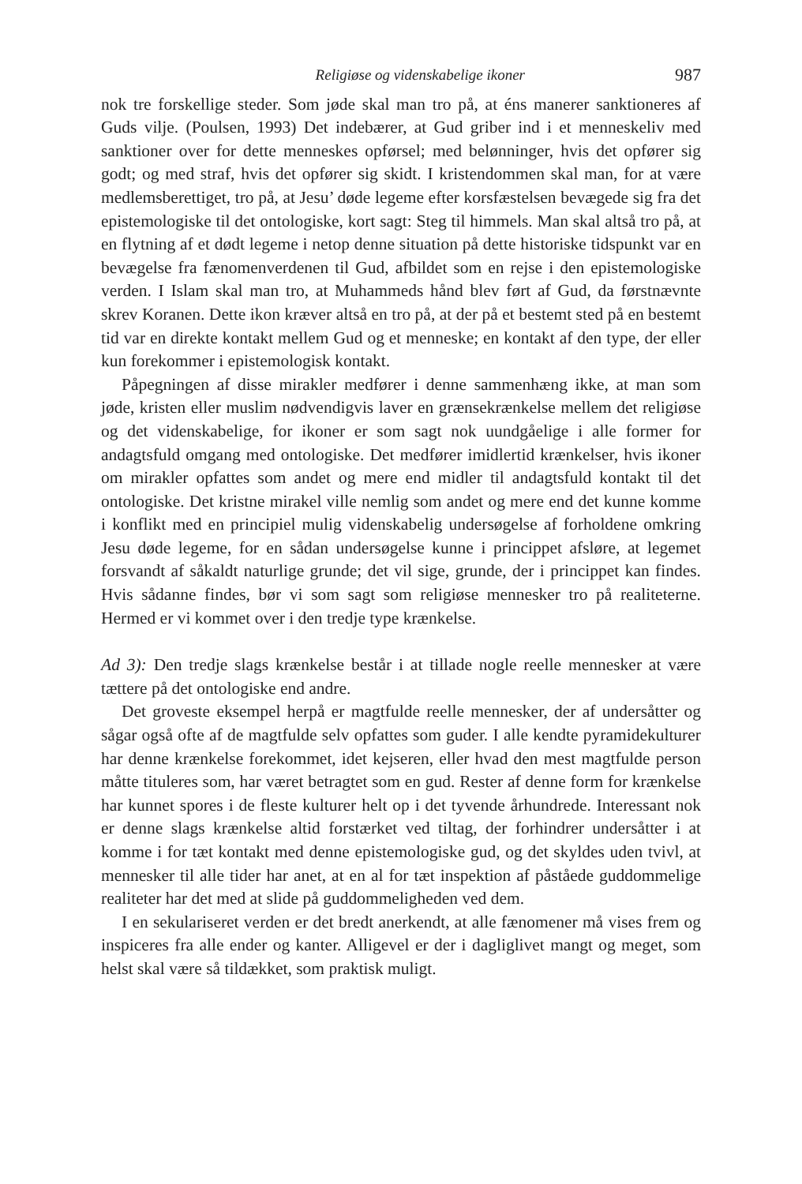Religiøse og videnskabelige ikoner 987
nok tre forskellige steder. Som jøde skal man tro på, at éns manerer sanktioneres af Guds vilje. (Poulsen, 1993) Det indebærer, at Gud griber ind i et menneskeliv med sanktioner over for dette menneskes opførsel; med belønninger, hvis det opfører sig godt; og med straf, hvis det opfører sig skidt. I kristendommen skal man, for at være medlemsberettiget, tro på, at Jesu’ døde legeme efter korsfæstelsen bevægede sig fra det epistemologiske til det ontologiske, kort sagt: Steg til himmels. Man skal altså tro på, at en flytning af et dødt legeme i netop denne situation på dette historiske tidspunkt var en bevægelse fra fænomenverdenen til Gud, afbildet som en rejse i den epistemologiske verden. I Islam skal man tro, at Muhammeds hånd blev ført af Gud, da førstnævnte skrev Koranen. Dette ikon kræver altså en tro på, at der på et bestemt sted på en bestemt tid var en direkte kontakt mellem Gud og et menneske; en kontakt af den type, der eller kun forekommer i epistemologisk kontakt.
Påpegningen af disse mirakler medfører i denne sammenhæng ikke, at man som jøde, kristen eller muslim nødvendigvis laver en grænsekrænkelse mellem det religiøse og det videnskabelige, for ikoner er som sagt nok uundgåelige i alle former for andagtsfuld omgang med ontologiske. Det medfører imidlertid krænkelser, hvis ikoner om mirakler opfattes som andet og mere end midler til andagtsfuld kontakt til det ontologiske. Det kristne mirakel ville nemlig som andet og mere end det kunne komme i konflikt med en principiel mulig videnskabelig undersøgelse af forholdene omkring Jesu døde legeme, for en sådan undersøgelse kunne i princippet afsløre, at legemet forsvandt af såkaldt naturlige grunde; det vil sige, grunde, der i princippet kan findes. Hvis sådanne findes, bør vi som sagt som religiøse mennesker tro på realiteterne. Hermed er vi kommet over i den tredje type krænkelse.
Ad 3): Den tredje slags krænkelse består i at tillade nogle reelle mennesker at være tættere på det ontologiske end andre.
Det groveste eksempel herpå er magtfulde reelle mennesker, der af undersåtter og sågar også ofte af de magtfulde selv opfattes som guder. I alle kendte pyramidekulturer har denne krænkelse forekommet, idet kejseren, eller hvad den mest magtfulde person måtte tituleres som, har været betragtet som en gud. Rester af denne form for krænkelse har kunnet spores i de fleste kulturer helt op i det tyvende århundrede. Interessant nok er denne slags krænkelse altid forstærket ved tiltag, der forhindrer undersåtter i at komme i for tæt kontakt med denne epistemologiske gud, og det skyldes uden tvivl, at mennesker til alle tider har anet, at en al for tæt inspektion af påståede guddommelige realiteter har det med at slide på guddommeligheden ved dem.
I en sekulariseret verden er det bredt anerkendt, at alle fænomener må vises frem og inspiceres fra alle ender og kanter. Alligevel er der i dagliglivet mangt og meget, som helst skal være så tildækket, som praktisk muligt.